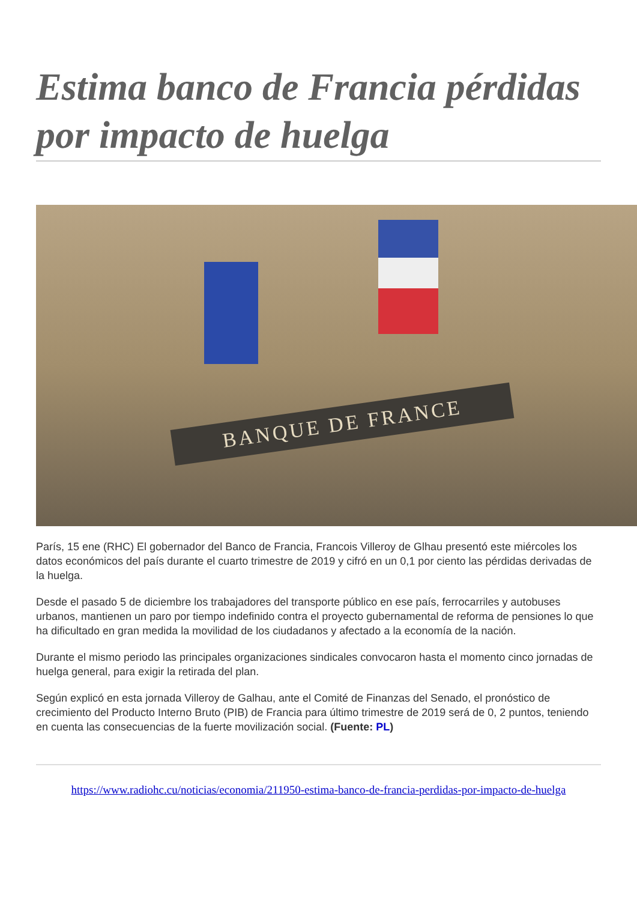Estima banco de Francia pérdidas por impacto de huelga
BANQUE DE FRANCE
París, 15 ene (RHC) El gobernador del Banco de Francia, Francois Villeroy de Glhau presentó este miércoles los datos económicos del país durante el cuarto trimestre de 2019 y cifró en un 0,1 por ciento las pérdidas derivadas de la huelga.
Desde el pasado 5 de diciembre los trabajadores del transporte público en ese país, ferrocarriles y autobuses urbanos, mantienen un paro por tiempo indefinido contra el proyecto gubernamental de reforma de pensiones lo que ha dificultado en gran medida la movilidad de los ciudadanos y afectado a la economía de la nación.
Durante el mismo periodo las principales organizaciones sindicales convocaron hasta el momento cinco jornadas de huelga general, para exigir la retirada del plan.
Según explicó en esta jornada Villeroy de Galhau, ante el Comité de Finanzas del Senado, el pronóstico de crecimiento del Producto Interno Bruto (PIB) de Francia para último trimestre de 2019 será de 0, 2 puntos, teniendo en cuenta las consecuencias de la fuerte movilización social. (Fuente: PL)
https://www.radiohc.cu/noticias/economia/211950-estima-banco-de-francia-perdidas-por-impacto-de-huelga